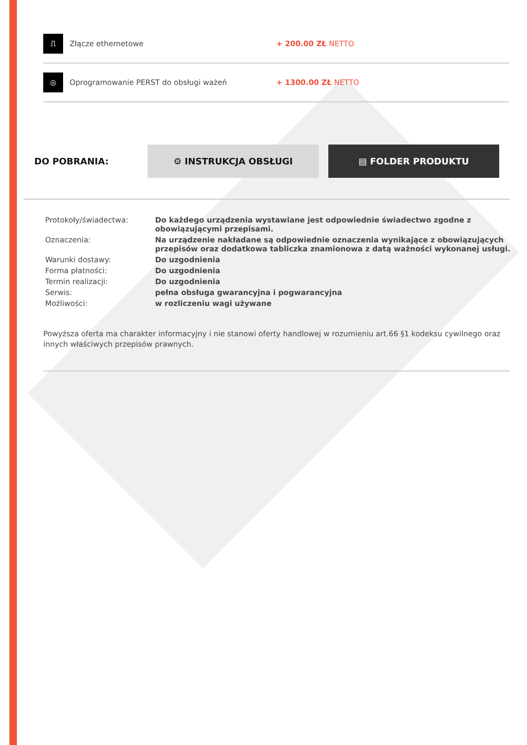⎍
Złącze ethernetowe + 200.00 ZŁ NETTO
◎
Oprogramowanie PERST do obsługi ważeń + 1300.00 ZŁ NETTO
DO POBRANIA:
⚙ INSTRUKCJA OBSŁUGI ▤ FOLDER PRODUKTU
| Protokoły/świadectwa: | Do każdego urządzenia wystawiane jest odpowiednie świadectwo zgodne z obowiązującymi przepisami. |
| Oznaczenia: | Na urządzenie nakładane są odpowiednie oznaczenia wynikające z obowiązujących przepisów oraz dodatkowa tabliczka znamionowa z datą ważności wykonanej usługi. |
| Warunki dostawy: | Do uzgodnienia |
| Forma płatności: | Do uzgodnienia |
| Termin realizacji: | Do uzgodnienia |
| Serwis: | pełna obsługa gwarancyjna i pogwarancyjna |
| Możliwości: | w rozliczeniu wagi używane |
Powyższa oferta ma charakter informacyjny i nie stanowi oferty handlowej w rozumieniu art.66 §1 kodeksu cywilnego oraz innych właściwych przepisów prawnych.